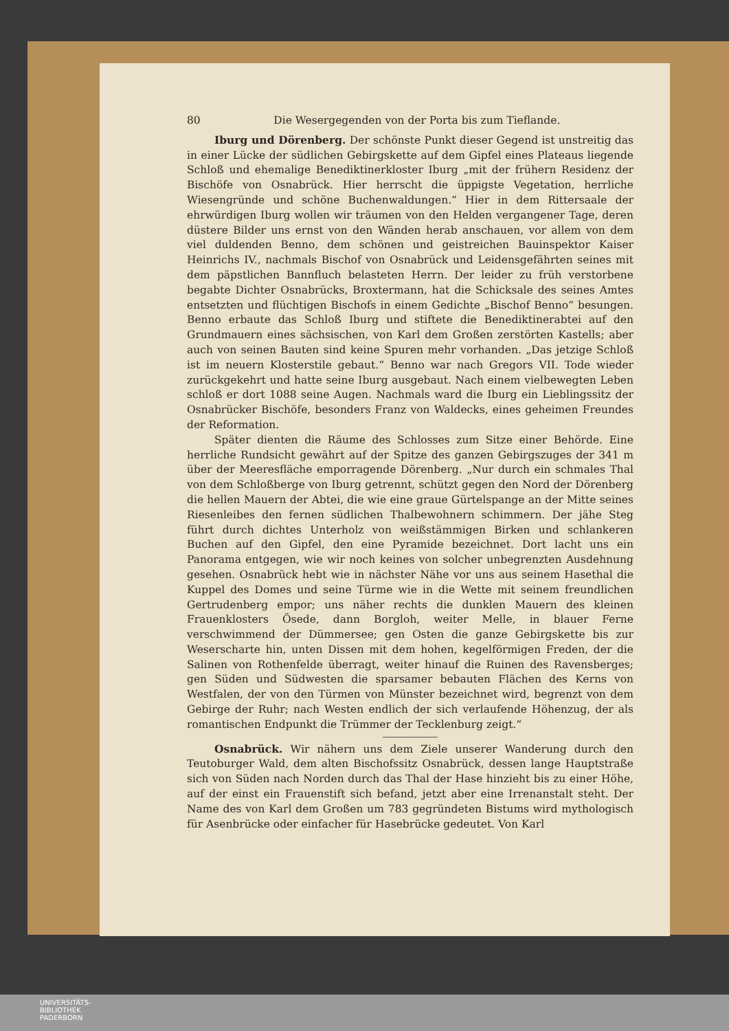80 Die Wesergegenden von der Porta bis zum Tieflande.
Iburg und Dörenberg. Der schönste Punkt dieser Gegend ist unstreitig das in einer Lücke der südlichen Gebirgskette auf dem Gipfel eines Plateaus liegende Schloß und ehemalige Benediktinerkloster Iburg „mit der frühern Residenz der Bischöfe von Osnabrück. Hier herrscht die üppigste Vegetation, herrliche Wiesengründe und schöne Buchenwaldungen.“ Hier in dem Rittersaale der ehrwürdigen Iburg wollen wir träumen von den Helden vergangener Tage, deren düstere Bilder uns ernst von den Wänden herab anschauen, vor allem von dem viel duldenden Benno, dem schönen und geistreichen Bauinspektor Kaiser Heinrichs IV., nachmals Bischof von Osnabrück und Leidensgefährten seines mit dem päpstlichen Bannfluch belasteten Herrn. Der leider zu früh verstorbene begabte Dichter Osnabrücks, Broxtermann, hat die Schicksale des seines Amtes entsetzten und flüchtigen Bischofs in einem Gedichte „Bischof Benno“ besungen. Benno erbaute das Schloß Iburg und stiftete die Benediktinerabtei auf den Grundmauern eines sächsischen, von Karl dem Großen zerstörten Kastells; aber auch von seinen Bauten sind keine Spuren mehr vorhanden. „Das jetzige Schloß ist im neuern Klosterstile gebaut.“ Benno war nach Gregors VII. Tode wieder zurückgekehrt und hatte seine Iburg ausgebaut. Nach einem vielbewegten Leben schloß er dort 1088 seine Augen. Nachmals ward die Iburg ein Lieblingssitz der Osnabrücker Bischöfe, besonders Franz von Waldecks, eines geheimen Freundes der Reformation.
Später dienten die Räume des Schlosses zum Sitze einer Behörde. Eine herrliche Rundsicht gewährt auf der Spitze des ganzen Gebirgszuges der 341 m über der Meeresfläche emporragende Dörenberg. „Nur durch ein schmales Thal von dem Schloßberge von Iburg getrennt, schützt gegen den Nord der Dörenberg die hellen Mauern der Abtei, die wie eine graue Gürtelspange an der Mitte seines Riesenleibes den fernen südlichen Thalbewohnern schimmern. Der jähe Steg führt durch dichtes Unterholz von weißstämmigen Birken und schlankeren Buchen auf den Gipfel, den eine Pyramide bezeichnet. Dort lacht uns ein Panorama entgegen, wie wir noch keines von solcher unbegrenzten Ausdehnung gesehen. Osnabrück hebt wie in nächster Nähe vor uns aus seinem Hasethal die Kuppel des Domes und seine Türme wie in die Wette mit seinem freundlichen Gertrudenberg empor; uns näher rechts die dunklen Mauern des kleinen Frauenklosters Ösede, dann Borgloh, weiter Melle, in blauer Ferne verschwimmend der Dümmersee; gen Osten die ganze Gebirgskette bis zur Weserscharte hin, unten Dissen mit dem hohen, kegelförmigen Freden, der die Salinen von Rothenfelde überragt, weiter hinauf die Ruinen des Ravensberges; gen Süden und Südwesten die sparsamer bebauten Flächen des Kerns von Westfalen, der von den Türmen von Münster bezeichnet wird, begrenzt von dem Gebirge der Ruhr; nach Westen endlich der sich verlaufende Höhenzug, der als romantischen Endpunkt die Trümmer der Tecklenburg zeigt.“
Osnabrück. Wir nähern uns dem Ziele unserer Wanderung durch den Teutoburger Wald, dem alten Bischofssitz Osnabrück, dessen lange Hauptstraße sich von Süden nach Norden durch das Thal der Hase hinzieht bis zu einer Höhe, auf der einst ein Frauenstift sich befand, jetzt aber eine Irrenanstalt steht. Der Name des von Karl dem Großen um 783 gegründeten Bistums wird mythologisch für Asenbrücke oder einfacher für Hasebrücke gedeutet. Von Karl
UNIVERSITÄTS-
BIBLIOTHEK
PADERBORN